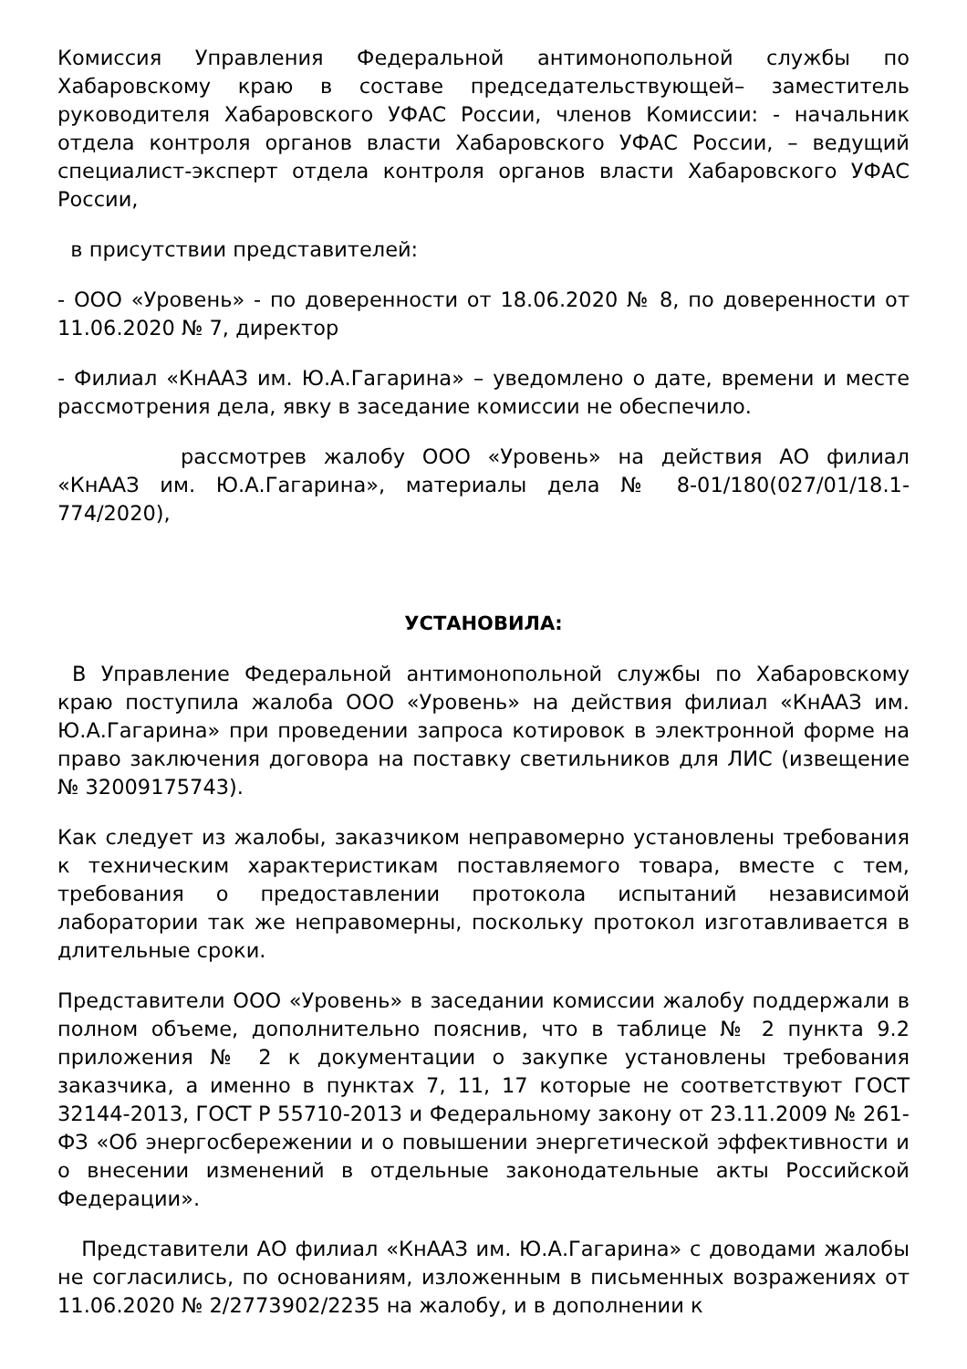Комиссия Управления Федеральной антимонопольной службы по Хабаровскому краю в составе председательствующей– заместитель руководителя Хабаровского УФАС России, членов Комиссии: - начальник отдела контроля органов власти Хабаровского УФАС России, – ведущий специалист-эксперт отдела контроля органов власти Хабаровского УФАС России,
в присутствии представителей:
- ООО «Уровень» - по доверенности от 18.06.2020 № 8, по доверенности от 11.06.2020 № 7, директор
- Филиал «КнААЗ им. Ю.А.Гагарина» – уведомлено о дате, времени и месте рассмотрения дела, явку в заседание комиссии не обеспечило.
рассмотрев жалобу ООО «Уровень» на действия АО филиал «КнААЗ им. Ю.А.Гагарина», материалы дела № 8-01/180(027/01/18.1-774/2020),
УСТАНОВИЛА:
В Управление Федеральной антимонопольной службы по Хабаровскому краю поступила жалоба ООО «Уровень» на действия филиал «КнААЗ им. Ю.А.Гагарина» при проведении запроса котировок в электронной форме на право заключения договора на поставку светильников для ЛИС (извещение № 32009175743).
Как следует из жалобы, заказчиком неправомерно установлены требования к техническим характеристикам поставляемого товара, вместе с тем, требования о предоставлении протокола испытаний независимой лаборатории так же неправомерны, поскольку протокол изготавливается в длительные сроки.
Представители ООО «Уровень» в заседании комиссии жалобу поддержали в полном объеме, дополнительно пояснив, что в таблице № 2 пункта 9.2 приложения № 2 к документации о закупке установлены требования заказчика, а именно в пунктах 7, 11, 17 которые не соответствуют ГОСТ 32144-2013, ГОСТ Р 55710-2013 и Федеральному закону от 23.11.2009 № 261-ФЗ «Об энергосбережении и о повышении энергетической эффективности и о внесении изменений в отдельные законодательные акты Российской Федерации».
Представители АО филиал «КнААЗ им. Ю.А.Гагарина» с доводами жалобы не согласились, по основаниям, изложенным в письменных возражениях от 11.06.2020 № 2/2773902/2235 на жалобу, и в дополнении к